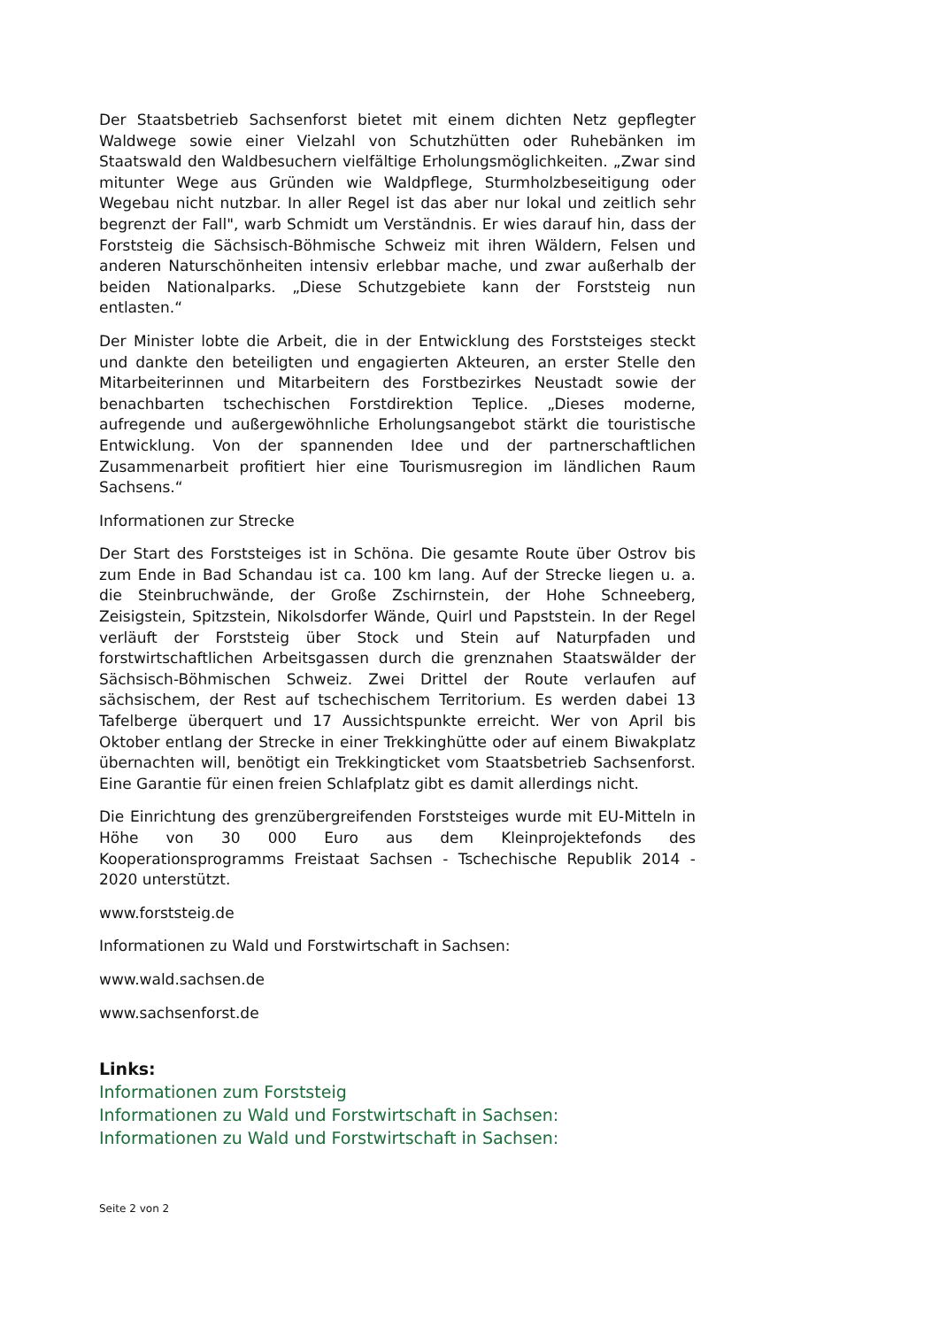Der Staatsbetrieb Sachsenforst bietet mit einem dichten Netz gepflegter Waldwege sowie einer Vielzahl von Schutzhütten oder Ruhebänken im Staatswald den Waldbesuchern vielfältige Erholungsmöglichkeiten. „Zwar sind mitunter Wege aus Gründen wie Waldpflege, Sturmholzbeseitigung oder Wegebau nicht nutzbar. In aller Regel ist das aber nur lokal und zeitlich sehr begrenzt der Fall", warb Schmidt um Verständnis. Er wies darauf hin, dass der Forststeig die Sächsisch-Böhmische Schweiz mit ihren Wäldern, Felsen und anderen Naturschönheiten intensiv erlebbar mache, und zwar außerhalb der beiden Nationalparks. „Diese Schutzgebiete kann der Forststeig nun entlasten.“
Der Minister lobte die Arbeit, die in der Entwicklung des Forststeiges steckt und dankte den beteiligten und engagierten Akteuren, an erster Stelle den Mitarbeiterinnen und Mitarbeitern des Forstbezirkes Neustadt sowie der benachbarten tschechischen Forstdirektion Teplice. „Dieses moderne, aufregende und außergewöhnliche Erholungsangebot stärkt die touristische Entwicklung. Von der spannenden Idee und der partnerschaftlichen Zusammenarbeit profitiert hier eine Tourismusregion im ländlichen Raum Sachsens.“
Informationen zur Strecke
Der Start des Forststeiges ist in Schöna. Die gesamte Route über Ostrov bis zum Ende in Bad Schandau ist ca. 100 km lang. Auf der Strecke liegen u. a. die Steinbruchwände, der Große Zschirnstein, der Hohe Schneeberg, Zeisigstein, Spitzstein, Nikolsdorfer Wände, Quirl und Papststein. In der Regel verläuft der Forststeig über Stock und Stein auf Naturpfaden und forstwirtschaftlichen Arbeitsgassen durch die grenznahen Staatswälder der Sächsisch-Böhmischen Schweiz. Zwei Drittel der Route verlaufen auf sächsischem, der Rest auf tschechischem Territorium. Es werden dabei 13 Tafelberge überquert und 17 Aussichtspunkte erreicht. Wer von April bis Oktober entlang der Strecke in einer Trekkinghütte oder auf einem Biwakplatz übernachten will, benötigt ein Trekkingticket vom Staatsbetrieb Sachsenforst. Eine Garantie für einen freien Schlafplatz gibt es damit allerdings nicht.
Die Einrichtung des grenzübergreifenden Forststeiges wurde mit EU-Mitteln in Höhe von 30 000 Euro aus dem Kleinprojektefonds des Kooperationsprogramms Freistaat Sachsen - Tschechische Republik 2014 - 2020 unterstützt.
www.forststeig.de
Informationen zu Wald und Forstwirtschaft in Sachsen:
www.wald.sachsen.de
www.sachsenforst.de
Links:
Informationen zum Forststeig
Informationen zu Wald und Forstwirtschaft in Sachsen:
Informationen zu Wald und Forstwirtschaft in Sachsen:
Seite 2 von 2